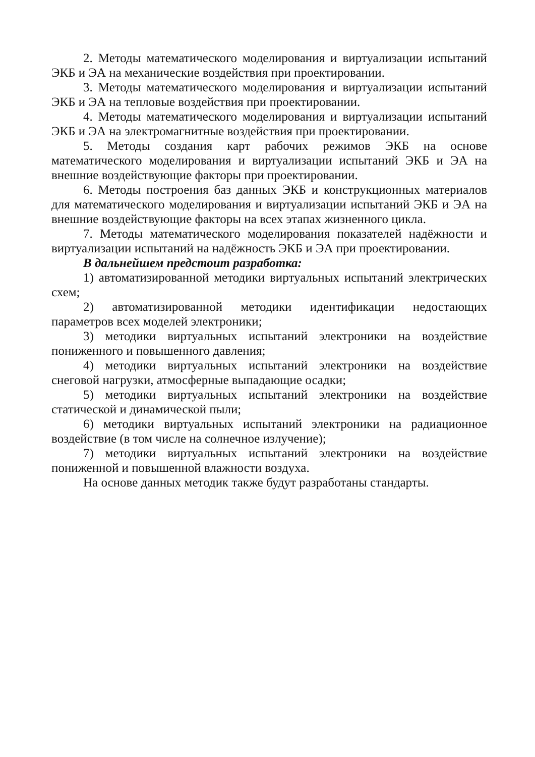2. Методы математического моделирования и виртуализации испытаний ЭКБ и ЭА на механические воздействия при проектировании.
3. Методы математического моделирования и виртуализации испытаний ЭКБ и ЭА на тепловые воздействия при проектировании.
4. Методы математического моделирования и виртуализации испытаний ЭКБ и ЭА на электромагнитные воздействия при проектировании.
5. Методы создания карт рабочих режимов ЭКБ на основе математического моделирования и виртуализации испытаний ЭКБ и ЭА на внешние воздействующие факторы при проектировании.
6. Методы построения баз данных ЭКБ и конструкционных материалов для математического моделирования и виртуализации испытаний ЭКБ и ЭА на внешние воздействующие факторы на всех этапах жизненного цикла.
7. Методы математического моделирования показателей надёжности и виртуализации испытаний на надёжность ЭКБ и ЭА при проектировании.
В дальнейшем предстоит разработка:
1) автоматизированной методики виртуальных испытаний электрических схем;
2) автоматизированной методики идентификации недостающих параметров всех моделей электроники;
3) методики виртуальных испытаний электроники на воздействие пониженного и повышенного давления;
4) методики виртуальных испытаний электроники на воздействие снеговой нагрузки, атмосферные выпадающие осадки;
5) методики виртуальных испытаний электроники на воздействие статической и динамической пыли;
6) методики виртуальных испытаний электроники на радиационное воздействие (в том числе на солнечное излучение);
7) методики виртуальных испытаний электроники на воздействие пониженной и повышенной влажности воздуха.
На основе данных методик также будут разработаны стандарты.